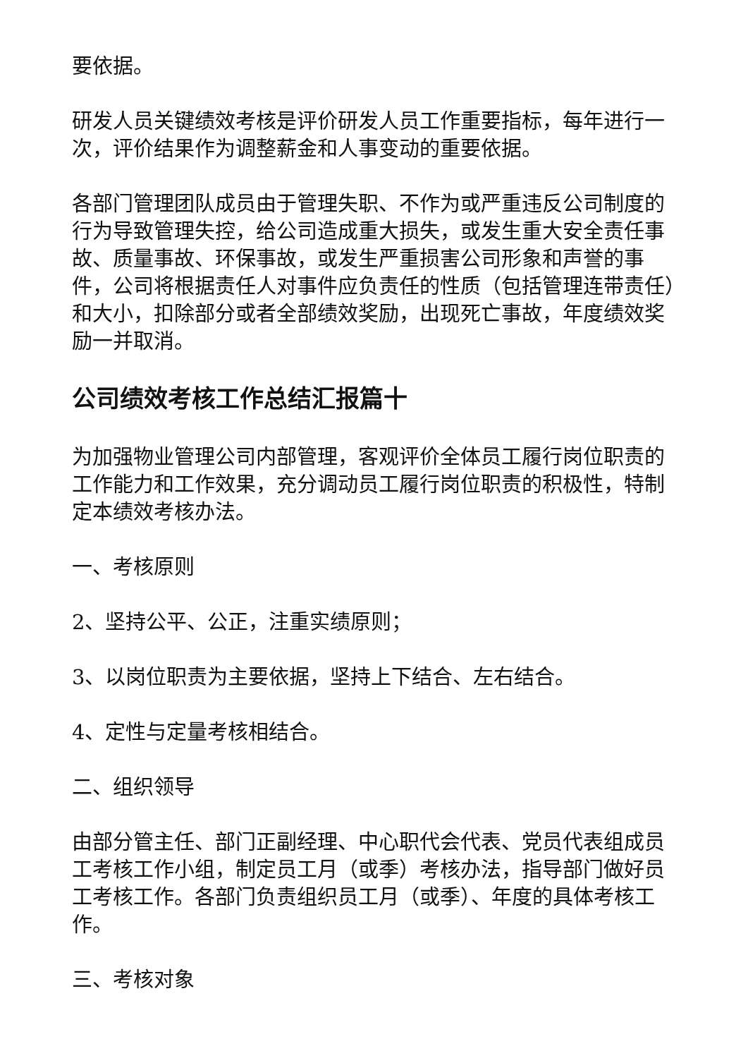要依据。
研发人员关键绩效考核是评价研发人员工作重要指标，每年进行一次，评价结果作为调整薪金和人事变动的重要依据。
各部门管理团队成员由于管理失职、不作为或严重违反公司制度的行为导致管理失控，给公司造成重大损失，或发生重大安全责任事故、质量事故、环保事故，或发生严重损害公司形象和声誉的事件，公司将根据责任人对事件应负责任的性质（包括管理连带责任）和大小，扣除部分或者全部绩效奖励，出现死亡事故，年度绩效奖励一并取消。
公司绩效考核工作总结汇报篇十
为加强物业管理公司内部管理，客观评价全体员工履行岗位职责的工作能力和工作效果，充分调动员工履行岗位职责的积极性，特制定本绩效考核办法。
一、考核原则
2、坚持公平、公正，注重实绩原则；
3、以岗位职责为主要依据，坚持上下结合、左右结合。
4、定性与定量考核相结合。
二、组织领导
由部分管主任、部门正副经理、中心职代会代表、党员代表组成员工考核工作小组，制定员工月（或季）考核办法，指导部门做好员工考核工作。各部门负责组织员工月（或季）、年度的具体考核工作。
三、考核对象